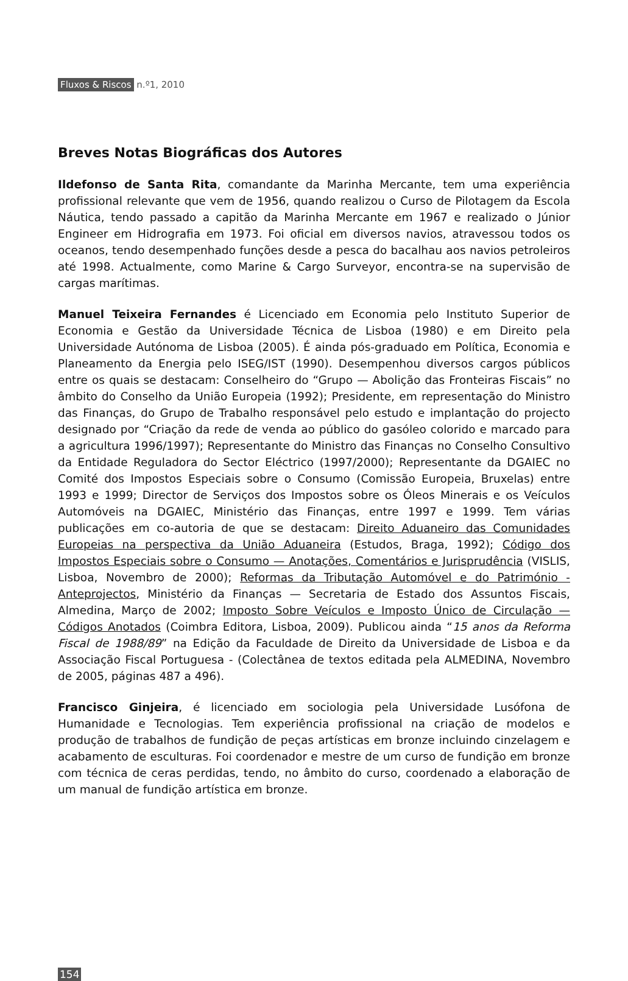Fluxos & Riscos n.º1, 2010
Breves Notas Biográficas dos Autores
Ildefonso de Santa Rita, comandante da Marinha Mercante, tem uma experiência profissional relevante que vem de 1956, quando realizou o Curso de Pilotagem da Escola Náutica, tendo passado a capitão da Marinha Mercante em 1967 e realizado o Júnior Engineer em Hidrografia em 1973. Foi oficial em diversos navios, atravessou todos os oceanos, tendo desempenhado funções desde a pesca do bacalhau aos navios petroleiros até 1998. Actualmente, como Marine & Cargo Surveyor, encontra-se na supervisão de cargas marítimas.
Manuel Teixeira Fernandes é Licenciado em Economia pelo Instituto Superior de Economia e Gestão da Universidade Técnica de Lisboa (1980) e em Direito pela Universidade Autónoma de Lisboa (2005). É ainda pós-graduado em Política, Economia e Planeamento da Energia pelo ISEG/IST (1990). Desempenhou diversos cargos públicos entre os quais se destacam: Conselheiro do “Grupo — Abolição das Fronteiras Fiscais” no âmbito do Conselho da União Europeia (1992); Presidente, em representação do Ministro das Finanças, do Grupo de Trabalho responsável pelo estudo e implantação do projecto designado por “Criação da rede de venda ao público do gasóleo colorido e marcado para a agricultura 1996/1997); Representante do Ministro das Finanças no Conselho Consultivo da Entidade Reguladora do Sector Eléctrico (1997/2000); Representante da DGAIEC no Comité dos Impostos Especiais sobre o Consumo (Comissão Europeia, Bruxelas) entre 1993 e 1999; Director de Serviços dos Impostos sobre os Óleos Minerais e os Veículos Automóveis na DGAIEC, Ministério das Finanças, entre 1997 e 1999. Tem várias publicações em co-autoria de que se destacam: Direito Aduaneiro das Comunidades Europeias na perspectiva da União Aduaneira (Estudos, Braga, 1992); Código dos Impostos Especiais sobre o Consumo — Anotações, Comentários e Jurisprudência (VISLIS, Lisboa, Novembro de 2000); Reformas da Tributação Automóvel e do Património - Anteprojectos, Ministério da Finanças — Secretaria de Estado dos Assuntos Fiscais, Almedina, Março de 2002; Imposto Sobre Veículos e Imposto Único de Circulação — Códigos Anotados (Coimbra Editora, Lisboa, 2009). Publicou ainda “15 anos da Reforma Fiscal de 1988/89” na Edição da Faculdade de Direito da Universidade de Lisboa e da Associação Fiscal Portuguesa - (Colectânea de textos editada pela ALMEDINA, Novembro de 2005, páginas 487 a 496).
Francisco Ginjeira, é licenciado em sociologia pela Universidade Lusófona de Humanidade e Tecnologias. Tem experiência profissional na criação de modelos e produção de trabalhos de fundição de peças artísticas em bronze incluindo cinzelagem e acabamento de esculturas. Foi coordenador e mestre de um curso de fundição em bronze com técnica de ceras perdidas, tendo, no âmbito do curso, coordenado a elaboração de um manual de fundição artística em bronze.
154